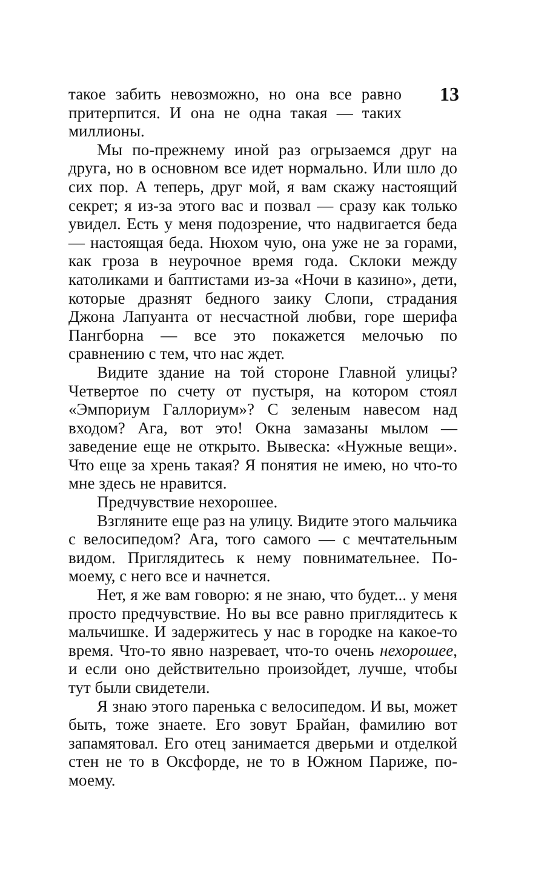13
такое забить невозможно, но она все равно притерпится. И она не одна такая — таких миллионы.
Мы по-прежнему иной раз огрызаемся друг на друга, но в основном все идет нормально. Или шло до сих пор. А теперь, друг мой, я вам скажу настоящий секрет; я из-за этого вас и позвал — сразу как только увидел. Есть у меня подозрение, что надвигается беда — настоящая беда. Нюхом чую, она уже не за горами, как гроза в неурочное время года. Склоки между католиками и баптистами из-за «Ночи в казино», дети, которые дразнят бедного заику Слопи, страдания Джона Лапуанта от несчастной любви, горе шерифа Пангборна — все это покажется мелочью по сравнению с тем, что нас ждет.
Видите здание на той стороне Главной улицы? Четвертое по счету от пустыря, на котором стоял «Эмпориум Галлориум»? С зеленым навесом над входом? Ага, вот это! Окна замазаны мылом — заведение еще не открыто. Вывеска: «Нужные вещи». Что еще за хрень такая? Я понятия не имею, но что-то мне здесь не нравится.
Предчувствие нехорошее.
Взгляните еще раз на улицу. Видите этого мальчика с велосипедом? Ага, того самого — с мечтательным видом. Приглядитесь к нему повнимательнее. По-моему, с него все и начнется.
Нет, я же вам говорю: я не знаю, что будет... у меня просто предчувствие. Но вы все равно приглядитесь к мальчишке. И задержитесь у нас в городке на какое-то время. Что-то явно назревает, что-то очень нехорошее, и если оно действительно произойдет, лучше, чтобы тут были свидетели.
Я знаю этого паренька с велосипедом. И вы, может быть, тоже знаете. Его зовут Брайан, фамилию вот запамятовал. Его отец занимается дверьми и отделкой стен не то в Оксфорде, не то в Южном Париже, по-моему.